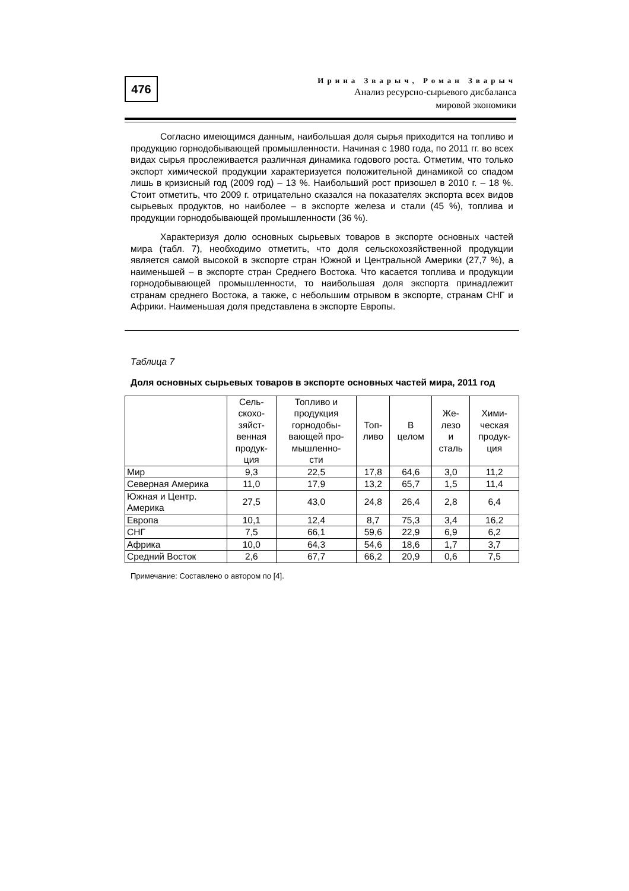476
Ирина Зварыч, Роман Зварыч
Анализ ресурсно-сырьевого дисбаланса
мировой экономики
Согласно имеющимся данным, наибольшая доля сырья приходится на топливо и продукцию горнодобывающей промышленности. Начиная с 1980 года, по 2011 гг. во всех видах сырья прослеживается различная динамика годового роста. Отметим, что только экспорт химической продукции характеризуется положительной динамикой со спадом лишь в кризисный год (2009 год) – 13 %. Наибольший рост призошел в 2010 г. – 18 %. Стоит отметить, что 2009 г. отрицательно сказался на показателях экспорта всех видов сырьевых продуктов, но наиболее – в экспорте железа и стали (45 %), топлива и продукции горнодобывающей промышленности (36 %).
Характеризуя долю основных сырьевых товаров в экспорте основных частей мира (табл. 7), необходимо отметить, что доля сельскохозяйственной продукции является самой высокой в экспорте стран Южной и Центральной Америки (27,7 %), а наименьшей – в экспорте стран Среднего Востока. Что касается топлива и продукции горнодобывающей промышленности, то наибольшая доля экспорта принадлежит странам среднего Востока, а также, с небольшим отрывом в экспорте, странам СНГ и Африки. Наименьшая доля представлена в экспорте Европы.
Таблица 7
Доля основных сырьевых товаров в экспорте основных частей мира, 2011 год
| | Сель- скохо- зяйст- венная продук- ция | Топливо и продукция горнодобы- вающей про- мышленно- сти | Топ- ливо | В целом | Же- лезо и сталь | Хими- ческая продук- ция |
| --- | --- | --- | --- | --- | --- | --- |
| Мир | 9,3 | 22,5 | 17,8 | 64,6 | 3,0 | 11,2 |
| Северная Америка | 11,0 | 17,9 | 13,2 | 65,7 | 1,5 | 11,4 |
| Южная и Центр. Америка | 27,5 | 43,0 | 24,8 | 26,4 | 2,8 | 6,4 |
| Европа | 10,1 | 12,4 | 8,7 | 75,3 | 3,4 | 16,2 |
| СНГ | 7,5 | 66,1 | 59,6 | 22,9 | 6,9 | 6,2 |
| Африка | 10,0 | 64,3 | 54,6 | 18,6 | 1,7 | 3,7 |
| Средний Восток | 2,6 | 67,7 | 66,2 | 20,9 | 0,6 | 7,5 |
Примечание: Составлено о автором по [4].